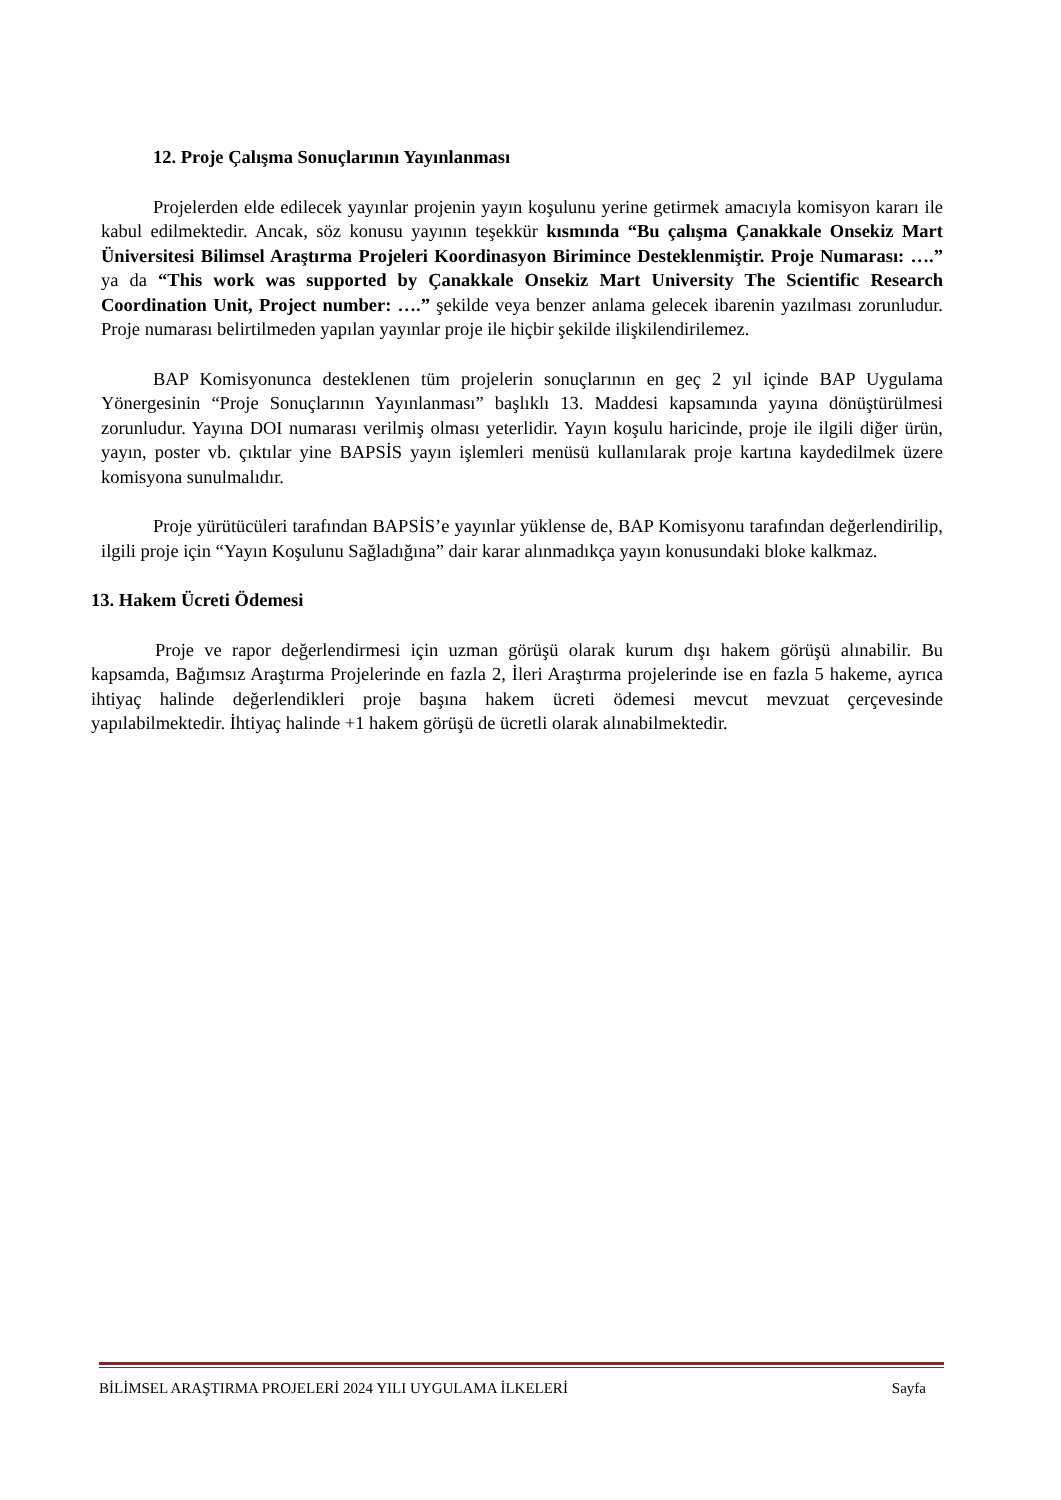12. Proje Çalışma Sonuçlarının Yayınlanması
Projelerden elde edilecek yayınlar projenin yayın koşulunu yerine getirmek amacıyla komisyon kararı ile kabul edilmektedir. Ancak, söz konusu yayının teşekkür kısmında “Bu çalışma Çanakkale Onsekiz Mart Üniversitesi Bilimsel Araştırma Projeleri Koordinasyon Birimince Desteklenmiştir. Proje Numarası: ….” ya da “This work was supported by Çanakkale Onsekiz Mart University The Scientific Research Coordination Unit, Project number: ….” şekilde veya benzer anlama gelecek ibarenin yazılması zorunludur. Proje numarası belirtilmeden yapılan yayınlar proje ile hiçbir şekilde ilişkilendirilemez.
BAP Komisyonunca desteklenen tüm projelerin sonuçlarının en geç 2 yıl içinde BAP Uygulama Yönergesinin “Proje Sonuçlarının Yayınlanması” başlıklı 13. Maddesi kapsamında yayına dönüştürülmesi zorunludur. Yayına DOI numarası verilmiş olması yeterlidir. Yayın koşulu haricinde, proje ile ilgili diğer ürün, yayın, poster vb. çıktılar yine BAPSİS yayın işlemleri menüsü kullanılarak proje kartına kaydedilmek üzere komisyona sunulmalıdır.
Proje yürütücüleri tarafından BAPSİS’e yayınlar yüklense de, BAP Komisyonu tarafından değerlendirilip, ilgili proje için “Yayın Koşulunu Sağladığına” dair karar alınmadıkça yayın konusundaki bloke kalkmaz.
13. Hakem Ücreti Ödemesi
Proje ve rapor değerlendirmesi için uzman görüşü olarak kurum dışı hakem görüşü alınabilir. Bu kapsamda, Bağımsız Araştırma Projelerinde en fazla 2, İleri Araştırma projelerinde ise en fazla 5 hakeme, ayrıca ihtiyaç halinde değerlendikleri proje başına hakem ücreti ödemesi mevcut mevzuat çerçevesinde yapılabilmektedir. İhtiyaç halinde +1 hakem görüşü de ücretli olarak alınabilmektedir.
BİLİMSEL ARAŞTIRMA PROJELERİ 2024 YILI UYGULAMA İLKELERİ Sayfa